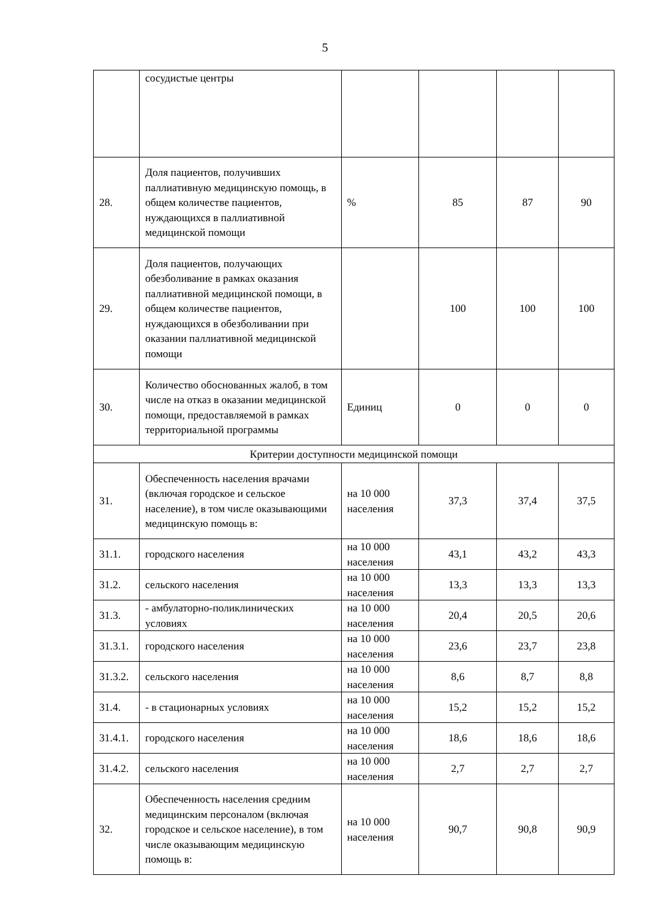5
| | сосудистые центры | | | | |
| 28. | Доля пациентов, получивших паллиативную медицинскую помощь, в общем количестве пациентов, нуждающихся в паллиативной медицинской помощи | % | 85 | 87 | 90 |
| 29. | Доля пациентов, получающих обезболивание в рамках оказания паллиативной медицинской помощи, в общем количестве пациентов, нуждающихся в обезболивании при оказании паллиативной медицинской помощи | | 100 | 100 | 100 |
| 30. | Количество обоснованных жалоб, в том числе на отказ в оказании медицинской помощи, предоставляемой в рамках территориальной программы | Единиц | 0 | 0 | 0 |
| Критерии доступности медицинской помощи | | | | | |
| 31. | Обеспеченность населения врачами (включая городское и сельское население), в том числе оказывающими медицинскую помощь в: | на 10 000 населения | 37,3 | 37,4 | 37,5 |
| 31.1. | городского населения | на 10 000 населения | 43,1 | 43,2 | 43,3 |
| 31.2. | сельского населения | на 10 000 населения | 13,3 | 13,3 | 13,3 |
| 31.3. | - амбулаторно-поликлинических условиях | на 10 000 населения | 20,4 | 20,5 | 20,6 |
| 31.3.1. | городского населения | на 10 000 населения | 23,6 | 23,7 | 23,8 |
| 31.3.2. | сельского населения | на 10 000 населения | 8,6 | 8,7 | 8,8 |
| 31.4. | - в стационарных условиях | на 10 000 населения | 15,2 | 15,2 | 15,2 |
| 31.4.1. | городского населения | на 10 000 населения | 18,6 | 18,6 | 18,6 |
| 31.4.2. | сельского населения | на 10 000 населения | 2,7 | 2,7 | 2,7 |
| 32. | Обеспеченность населения средним медицинским персоналом (включая городское и сельское население), в том числе оказывающим медицинскую помощь в: | на 10 000 населения | 90,7 | 90,8 | 90,9 |